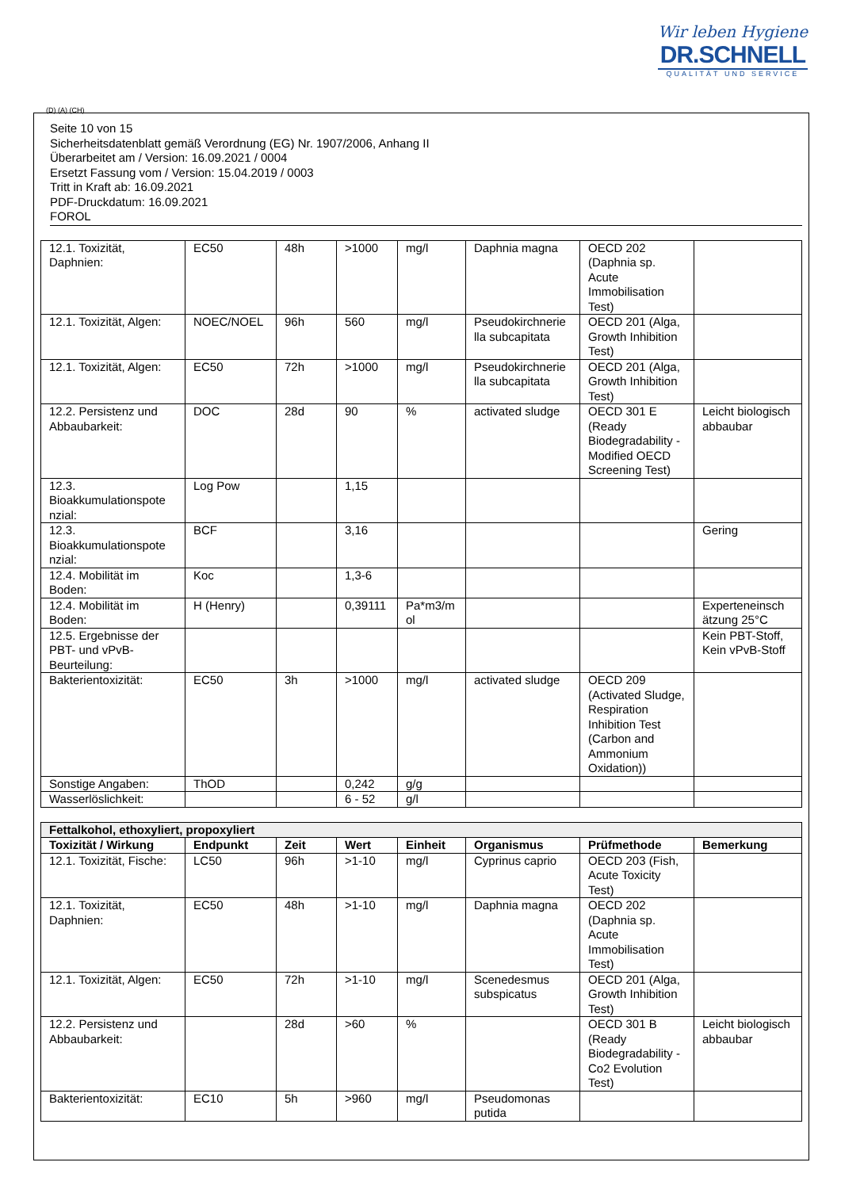Wir leben Hygiene
DR.SCHNELL
QUALITÄT UND SERVICE
(D) (A) (CH)
Seite 10 von 15
Sicherheitsdatenblatt gemäß Verordnung (EG) Nr. 1907/2006, Anhang II
Überarbeitet am / Version: 16.09.2021 / 0004
Ersetzt Fassung vom / Version: 15.04.2019 / 0003
Tritt in Kraft ab: 16.09.2021
PDF-Druckdatum: 16.09.2021
FOROL
| 12.1. Toxizität, Daphnien: | EC50 | 48h | >1000 | mg/l | Daphnia magna | OECD 202 (Daphnia sp. Acute Immobilisation Test) | |
| 12.1. Toxizität, Algen: | NOEC/NOEL | 96h | 560 | mg/l | Pseudokirchnerie lla subcapitata | OECD 201 (Alga, Growth Inhibition Test) | |
| 12.1. Toxizität, Algen: | EC50 | 72h | >1000 | mg/l | Pseudokirchnerie lla subcapitata | OECD 201 (Alga, Growth Inhibition Test) | |
| 12.2. Persistenz und Abbaubarkeit: | DOC | 28d | 90 | % | activated sludge | OECD 301 E (Ready Biodegradability - Modified OECD Screening Test) | Leicht biologisch abbaubar |
| 12.3. Bioakkumulationspote nzial: | Log Pow | | 1,15 | | | | |
| 12.3. Bioakkumulationspote nzial: | BCF | | 3,16 | | | | Gering |
| 12.4. Mobilität im Boden: | Koc | | 1,3-6 | | | | |
| 12.4. Mobilität im Boden: | H (Henry) | | 0,39111 | Pa*m3/m ol | | | Experteneinsch ätzung 25°C |
| 12.5. Ergebnisse der PBT- und vPvB-Beurteilung: | | | | | | | Kein PBT-Stoff, Kein vPvB-Stoff |
| Bakterientoxizität: | EC50 | 3h | >1000 | mg/l | activated sludge | OECD 209 (Activated Sludge, Respiration Inhibition Test (Carbon and Ammonium Oxidation)) | |
| Sonstige Angaben: | ThOD | | 0,242 | g/g | | | |
| Wasserlöslichkeit: | | | 6 - 52 | g/l | | | |
| Fettalkohol, ethoxyliert, propoxyliert | | | | | | | |
| --- | --- | --- | --- | --- | --- | --- | --- |
| Toxizität / Wirkung | Endpunkt | Zeit | Wert | Einheit | Organismus | Prüfmethode | Bemerkung |
| 12.1. Toxizität, Fische: | LC50 | 96h | >1-10 | mg/l | Cyprinus caprio | OECD 203 (Fish, Acute Toxicity Test) | |
| 12.1. Toxizität, Daphnien: | EC50 | 48h | >1-10 | mg/l | Daphnia magna | OECD 202 (Daphnia sp. Acute Immobilisation Test) | |
| 12.1. Toxizität, Algen: | EC50 | 72h | >1-10 | mg/l | Scenedesmus subspicatus | OECD 201 (Alga, Growth Inhibition Test) | |
| 12.2. Persistenz und Abbaubarkeit: | | 28d | >60 | % | | OECD 301 B (Ready Biodegradability - Co2 Evolution Test) | Leicht biologisch abbaubar |
| Bakterientoxizität: | EC10 | 5h | >960 | mg/l | Pseudomonas putida | | |